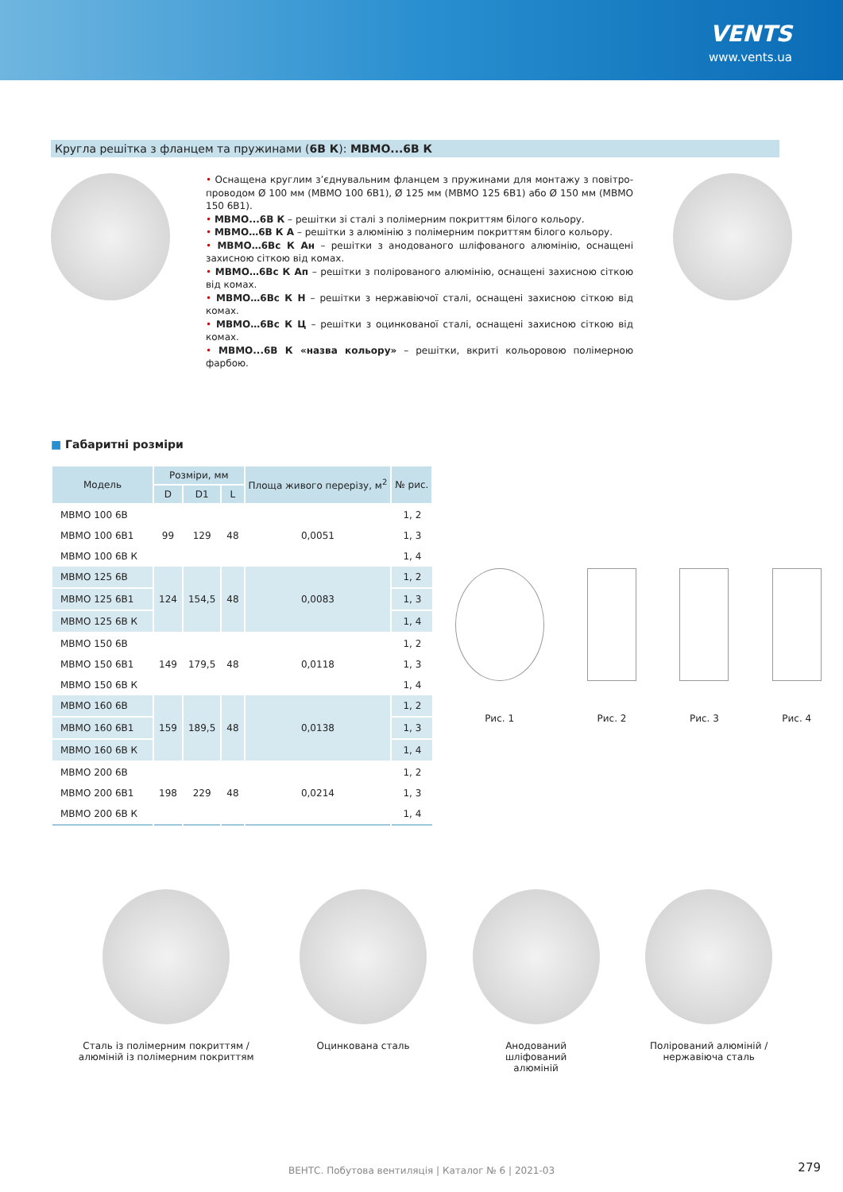VENTS
www.vents.ua
Кругла решітка з фланцем та пружинами (6В К): МВМО...6В К
• Оснащена круглим з’єднувальним фланцем з пружинами для монтажу з повітро­проводом Ø 100 мм (МВМО 100 6В1), Ø 125 мм (МВМО 125 6В1) або Ø 150 мм (МВМО 150 6В1).
• МВМО...6В К – решітки зі сталі з полімерним покриттям білого кольору.
• МВМО…6В К А – решітки з алюмінію з полімерним покриттям білого кольору.
• МВМО…6Вс К Ан – решітки з анодованого шліфованого алюмінію, оснащені захисною сіткою від комах.
• МВМО…6Вс К Ап – решітки з полірованого алюмінію, оснащені захисною сіткою від комах.
• МВМО…6Вс К Н – решітки з нержавіючої сталі, оснащені захисною сіткою від комах.
• МВМО…6Вс К Ц – решітки з оцинкованої сталі, оснащені захисною сіткою від комах.
• МВМО...6В К «назва кольору» – решітки, вкриті кольоровою полімерною фарбою.
■ Габаритні розміри
| Модель | Розміри, мм | | | Площа живого перерізу, м<sup>2</sup> | № рис. |
| --- | --- | --- | --- | --- | --- |
| | D | D1 | L | | |
| МВМО 100 6В | 99 | 129 | 48 | 0,0051 | 1, 2 |
| МВМО 100 6В1 | | | | | 1, 3 |
| МВМО 100 6В К | | | | | 1, 4 |
| МВМО 125 6В | 124 | 154,5 | 48 | 0,0083 | 1, 2 |
| МВМО 125 6В1 | | | | | 1, 3 |
| МВМО 125 6В К | | | | | 1, 4 |
| МВМО 150 6В | 149 | 179,5 | 48 | 0,0118 | 1, 2 |
| МВМО 150 6В1 | | | | | 1, 3 |
| МВМО 150 6В К | | | | | 1, 4 |
| МВМО 160 6В | 159 | 189,5 | 48 | 0,0138 | 1, 2 |
| МВМО 160 6В1 | | | | | 1, 3 |
| МВМО 160 6В К | | | | | 1, 4 |
| МВМО 200 6В | 198 | 229 | 48 | 0,0214 | 1, 2 |
| МВМО 200 6В1 | | | | | 1, 3 |
| МВМО 200 6В К | | | | | 1, 4 |
Рис. 1 Рис. 2 Рис. 3 Рис. 4
Сталь із полімерним покриттям /
алюміній із полімерним покриттям
Оцинкована сталь Анодований
шліфований
алюміній
Полірований алюміній /
нержавіюча сталь
ВЕНТС. Побутова вентиляція | Каталог № 6 | 2021-03 279